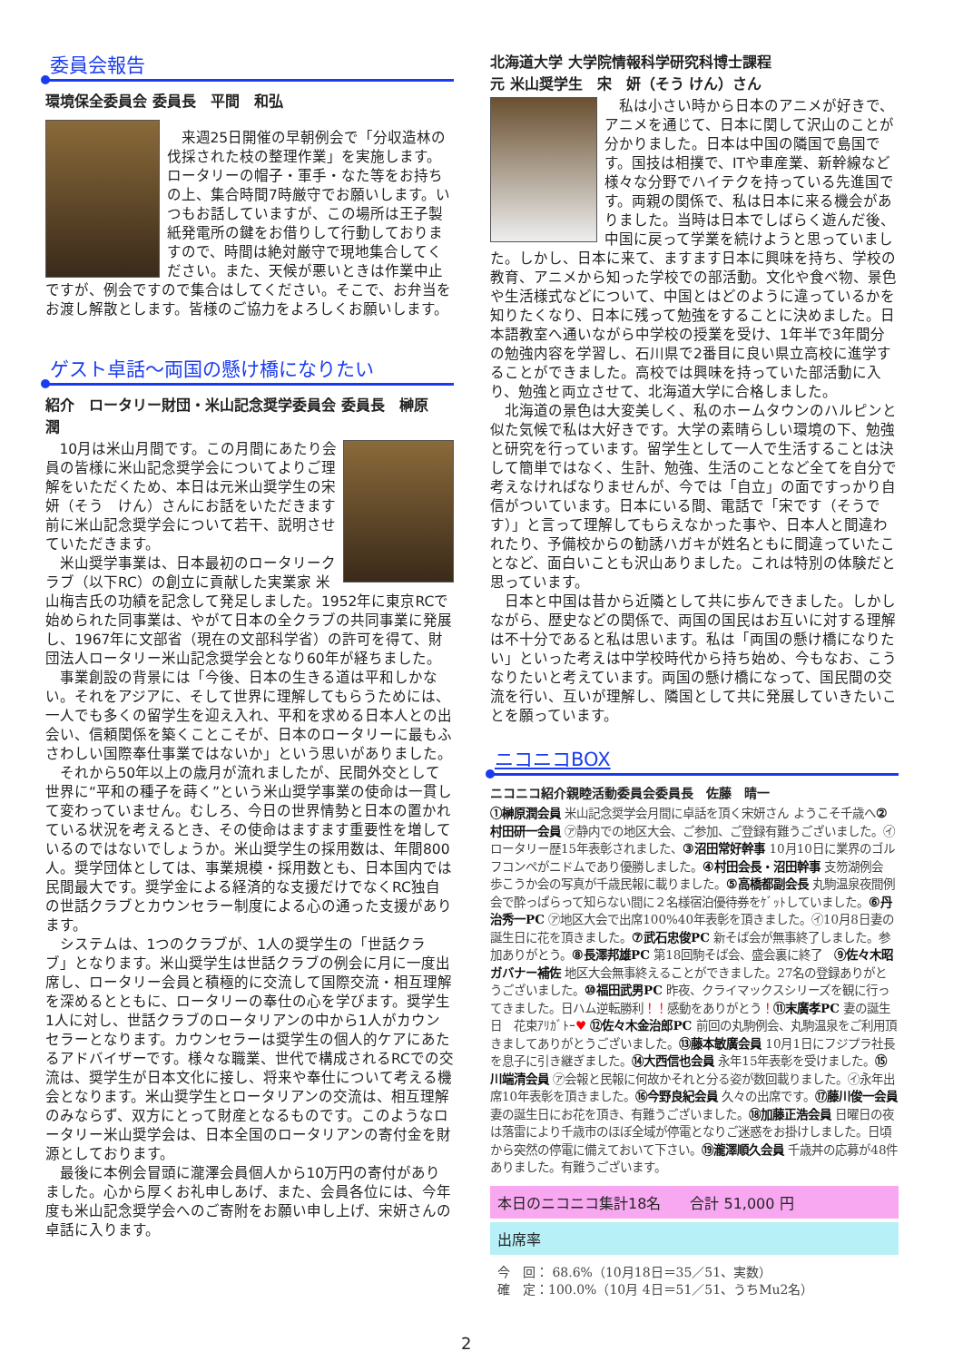委員会報告
環境保全委員会 委員長　平間　和弘
来週25日開催の早朝例会で「分収造林の伐採された枝の整理作業」を実施します。ロータリーの帽子・軍手・なた等をお持ちの上、集合時間7時厳守でお願いします。いつもお話していますが、この場所は王子製紙発電所の鍵をお借りして行動しておりますので、時間は絶対厳守で現地集合してください。また、天候が悪いときは作業中止ですが、例会ですので集合はしてください。そこで、お弁当をお渡し解散とします。皆様のご協力をよろしくお願いします。
ゲスト卓話～両国の懸け橋になりたい
紹介　ロータリー財団・米山記念奨学委員会 委員長　榊原　潤
10月は米山月間です。この月間にあたり会員の皆様に米山記念奨学会についてよりご理解をいただくため、本日は元米山奨学生の宋 妍（そう　けん）さんにお話をいただきます前に米山記念奨学会について若干、説明させていただきます。
米山奨学事業は、日本最初のロータリークラブ（以下RC）の創立に貢献した実業家 米山梅吉氏の功績を記念して発足しました。1952年に東京RCで始められた同事業は、やがて日本の全クラブの共同事業に発展し、1967年に文部省（現在の文部科学省）の許可を得て、財団法人ロータリー米山記念奨学会となり60年が経ちました。
事業創設の背景には「今後、日本の生きる道は平和しかない。それをアジアに、そして世界に理解してもらうためには、一人でも多くの留学生を迎え入れ、平和を求める日本人との出会い、信頼関係を築くことこそが、日本のロータリーに最もふさわしい国際奉仕事業ではないか」という思いがありました。
それから50年以上の歳月が流れましたが、民間外交として世界に“平和の種子を蒔く”という米山奨学事業の使命は一貫して変わっていません。むしろ、今日の世界情勢と日本の置かれている状況を考えるとき、その使命はますます重要性を増しているのではないでしょうか。米山奨学生の採用数は、年間800人。奨学団体としては、事業規模・採用数とも、日本国内では民間最大です。奨学金による経済的な支援だけでなくRC独自の世話クラブとカウンセラー制度による心の通った支援があります。
システムは、1つのクラブが、1人の奨学生の「世話クラブ」となります。米山奨学生は世話クラブの例会に月に一度出席し、ロータリー会員と積極的に交流して国際交流・相互理解を深めるとともに、ロータリーの奉仕の心を学びます。奨学生1人に対し、世話クラブのロータリアンの中から1人がカウンセラーとなります。カウンセラーは奨学生の個人的ケアにあたるアドバイザーです。様々な職業、世代で構成されるRCでの交流は、奨学生が日本文化に接し、将来や奉仕について考える機会となります。米山奨学生とロータリアンの交流は、相互理解のみならず、双方にとって財産となるものです。このようなロータリー米山奨学会は、日本全国のロータリアンの寄付金を財源としております。
最後に本例会冒頭に瀧澤会員個人から10万円の寄付がありました。心から厚くお礼申しあげ、また、会員各位には、今年度も米山記念奨学会へのご寄附をお願い申し上げ、宋妍さんの卓話に入ります。
北海道大学 大学院情報科学研究科博士課程
元 米山奨学生　宋　妍（そう けん）さん
私は小さい時から日本のアニメが好きで、アニメを通じて、日本に関して沢山のことが分かりました。日本は中国の隣国で島国です。国技は相撲で、ITや車産業、新幹線など様々な分野でハイテクを持っている先進国です。両親の関係で、私は日本に来る機会がありました。当時は日本でしばらく遊んだ後、中国に戻って学業を続けようと思っていました。しかし、日本に来て、ますます日本に興味を持ち、学校の教育、アニメから知った学校での部活動。文化や食べ物、景色や生活様式などについて、中国とはどのように違っているかを知りたくなり、日本に残って勉強をすることに決めました。日本語教室へ通いながら中学校の授業を受け、1年半で3年間分の勉強内容を学習し、石川県で2番目に良い県立高校に進学することができました。高校では興味を持っていた部活動に入り、勉強と両立させて、北海道大学に合格しました。
北海道の景色は大変美しく、私のホームタウンのハルピンと似た気候で私は大好きです。大学の素晴らしい環境の下、勉強と研究を行っています。留学生として一人で生活することは決して簡単ではなく、生計、勉強、生活のことなど全てを自分で考えなければなりませんが、今では「自立」の面ですっかり自信がついています。日本にいる間、電話で「宋です（そうです）」と言って理解してもらえなかった事や、日本人と間違われたり、予備校からの勧誘ハガキが姓名ともに間違っていたことなど、面白いことも沢山ありました。これは特別の体験だと思っています。
日本と中国は昔から近隣として共に歩んできました。しかしながら、歴史などの関係で、両国の国民はお互いに対する理解は不十分であると私は思います。私は「両国の懸け橋になりたい」といった考えは中学校時代から持ち始め、今もなお、こうなりたいと考えています。両国の懸け橋になって、国民間の交流を行い、互いが理解し、隣国として共に発展していきたいことを願っています。
ニコニコBOX
ニコニコ紹介親睦活動委員会委員長　佐藤　晴一
①榊原潤会員 米山記念奨学会月間に卓話を頂く宋妍さん ようこそ千歳へ②村田研一会員 ㋐静内での地区大会、ご参加、ご登録有難うございました。㋑ロータリー歴15年表彰されました、③沼田常好幹事 10月10日に業界のゴルフコンペがニドムであり優勝しました。④村田会長・沼田幹事 支笏湖例会 歩こうか会の写真が千歳民報に載りました。⑤高橋都副会長 丸駒温泉夜間例会で酔っぱらって知らない間に２名様宿泊優待券をｹﾞｯﾄしていました。⑥丹治秀一PC ㋐地区大会で出席100%40年表彰を頂きました。㋑10月8日妻の誕生日に花を頂きました。⑦武石忠俊PC 新そば会が無事終了しました。参加ありがとう。⑧長澤邦雄PC 第18回駒そば会、盛会裏に終了　⑨佐々木昭ガバナー補佐 地区大会無事終えることができました。27名の登録ありがとうございました。⑩福田武男PC 昨夜、クライマックスシリーズを観に行ってきました。日ハム逆転勝利！！感動をありがとう！⑪末廣孝PC 妻の誕生日　花束ｱﾘｶﾞﾄｰ♥ ⑫佐々木金治郎PC 前回の丸駒例会、丸駒温泉をご利用頂きましてありがとうございました。⑬藤本敏廣会員 10月1日にフジプラ社長を息子に引き継ぎました。⑭大西信也会員 永年15年表彰を受けました。⑮川端清会員 ㋐会報と民報に何故かそれと分る姿が数回載りました。㋑永年出席10年表彰を頂きました。⑯今野良紀会員 久々の出席です。⑰藤川俊一会員 妻の誕生日にお花を頂き、有難うございました。⑱加藤正浩会員 日曜日の夜は落雷により千歳市のほぼ全域が停電となりご迷惑をお掛けしました。日頃から突然の停電に備えておいて下さい。⑲瀧澤順久会員 千歳丼の応募が48件ありました。有難うございます。
本日のニコニコ集計18名　　合計 51,000 円
出席率
今　回： 68.6%（10月18日＝35／51、実数）
確　定：100.0%（10月 4日＝51／51、うちMu2名）
2